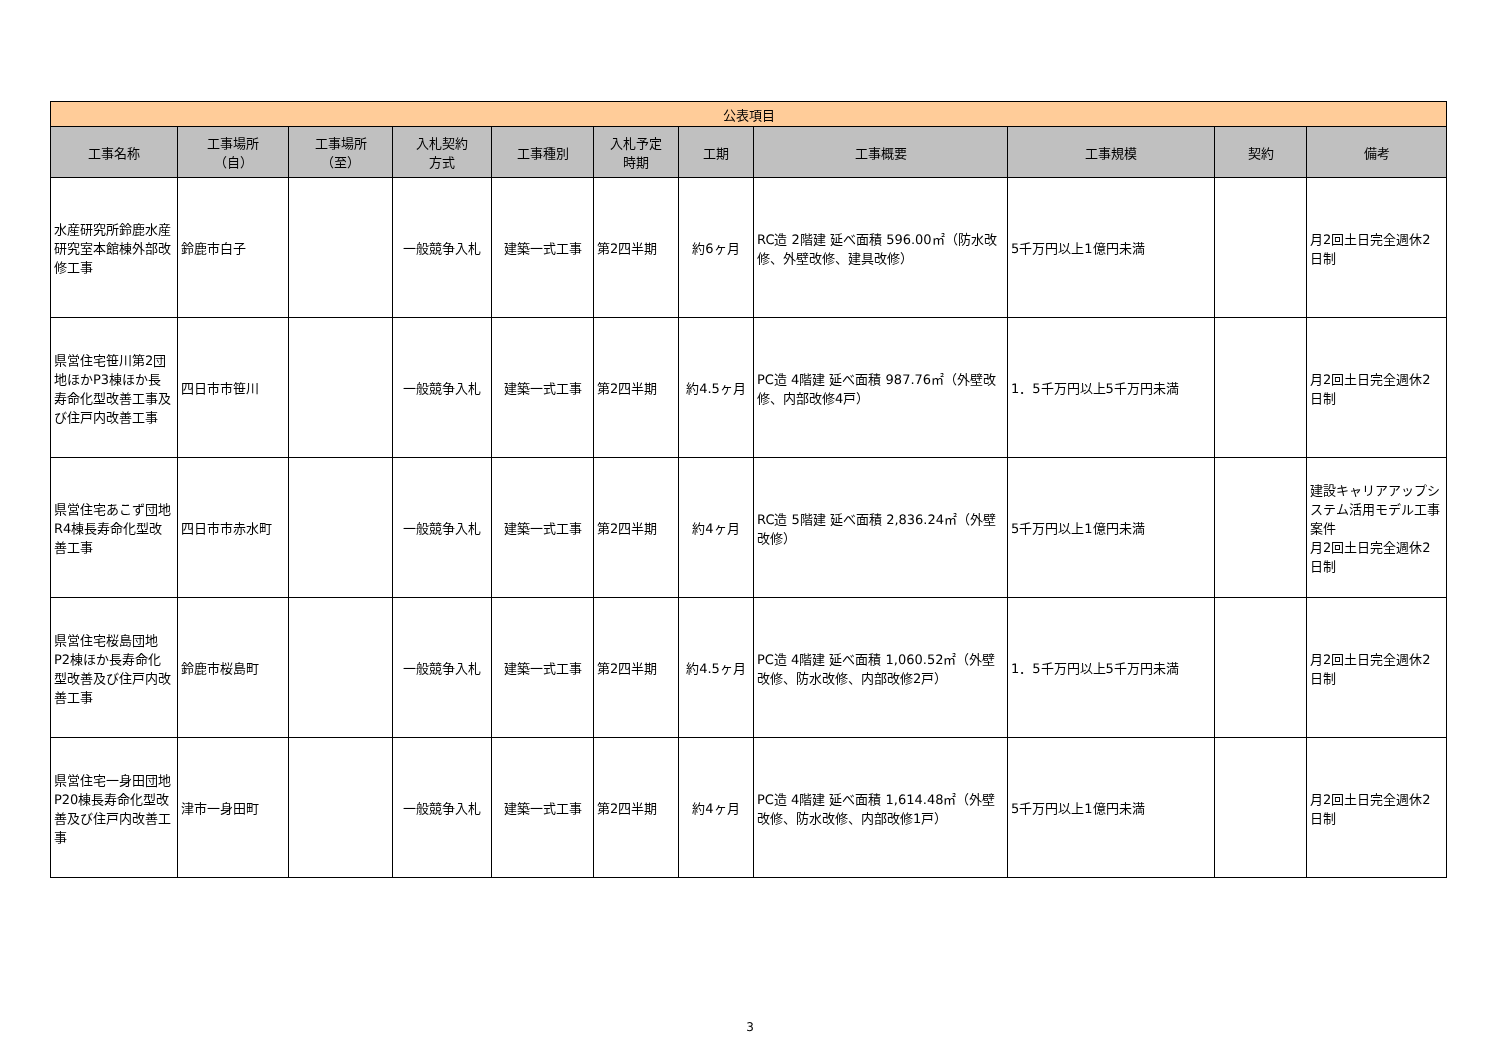| 公表項目 | | | | | | | | | | |
| --- | --- | --- | --- | --- | --- | --- | --- | --- | --- | --- |
| 工事名称 | 工事場所 （自） | 工事場所 （至） | 入札契約 方式 | 工事種別 | 入札予定 時期 | 工期 | 工事概要 | 工事規模 | 契約 | 備考 |
| 水産研究所鈴鹿水産研究室本館棟外部改修工事 | 鈴鹿市白子 | | 一般競争入札 | 建築一式工事 | 第2四半期 | 約6ヶ月 | RC造 2階建 延べ面積 596.00㎡（防水改修、外壁改修、建具改修） | 5千万円以上1億円未満 | | 月2回土日完全週休2日制 |
| 県営住宅笹川第2団地ほかP3棟ほか長寿命化型改善工事及び住戸内改善工事 | 四日市市笹川 | | 一般競争入札 | 建築一式工事 | 第2四半期 | 約4.5ヶ月 | PC造 4階建 延べ面積 987.76㎡（外壁改修、内部改修4戸） | 1．5千万円以上5千万円未満 | | 月2回土日完全週休2日制 |
| 県営住宅あこず団地R4棟長寿命化型改善工事 | 四日市市赤水町 | | 一般競争入札 | 建築一式工事 | 第2四半期 | 約4ヶ月 | RC造 5階建 延べ面積 2,836.24㎡（外壁改修） | 5千万円以上1億円未満 | | 建設キャリアアップシステム活用モデル工事案件 月2回土日完全週休2日制 |
| 県営住宅桜島団地P2棟ほか長寿命化型改善及び住戸内改善工事 | 鈴鹿市桜島町 | | 一般競争入札 | 建築一式工事 | 第2四半期 | 約4.5ヶ月 | PC造 4階建 延べ面積 1,060.52㎡（外壁改修、防水改修、内部改修2戸） | 1．5千万円以上5千万円未満 | | 月2回土日完全週休2日制 |
| 県営住宅一身田団地P20棟長寿命化型改善及び住戸内改善工事 | 津市一身田町 | | 一般競争入札 | 建築一式工事 | 第2四半期 | 約4ヶ月 | PC造 4階建 延べ面積 1,614.48㎡（外壁改修、防水改修、内部改修1戸） | 5千万円以上1億円未満 | | 月2回土日完全週休2日制 |
3